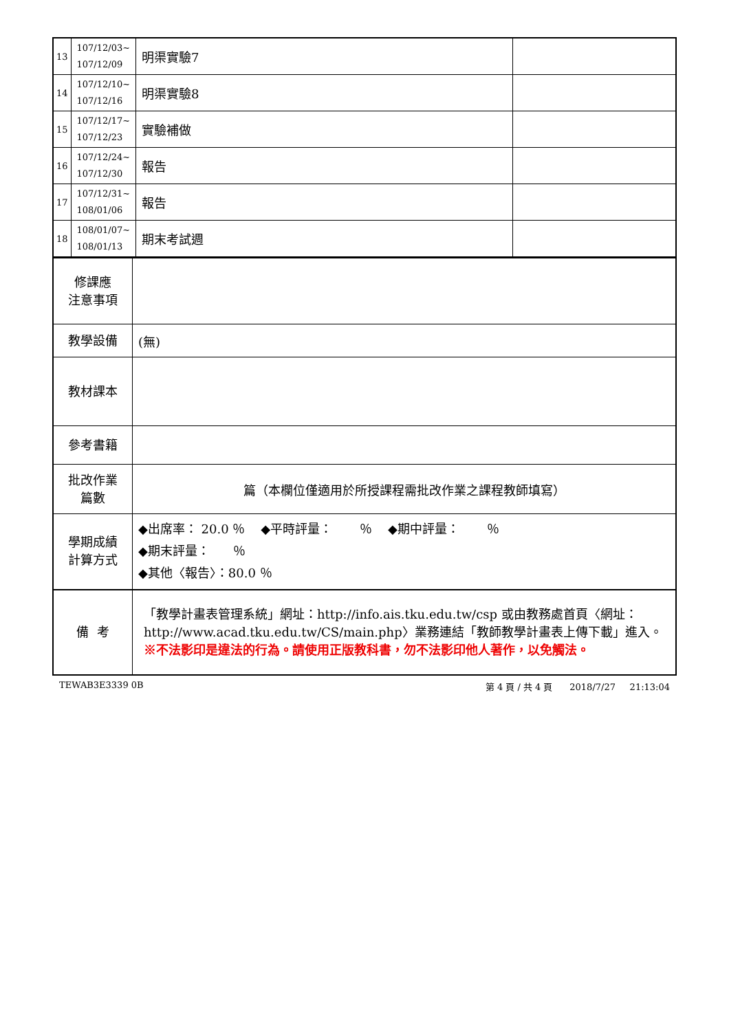| 13 | 107/12/03~ 107/12/09 | 明渠實驗7 | |
| 14 | 107/12/10~ 107/12/16 | 明渠實驗8 | |
| 15 | 107/12/17~ 107/12/23 | 實驗補做 | |
| 16 | 107/12/24~ 107/12/30 | 報告 | |
| 17 | 107/12/31~ 108/01/06 | 報告 | |
| 18 | 108/01/07~ 108/01/13 | 期末考試週 | |
| 修課應 注意事項 | |
| 教學設備 | (無) |
| 教材課本 | |
| 參考書籍 | |
| 批改作業 篇數 | 篇（本欄位僅適用於所授課程需批改作業之課程教師填寫） |
| 學期成績 計算方式 | ◆出席率： 20.0 ％ ◆平時評量： ％ ◆期中評量： ％ ◆期末評量： ％ ◆其他〈報告〉：80.0 ％ |
| 備 考 | 「教學計畫表管理系統」網址： http://info.ais.tku.edu.tw/csp 或由教務處首頁〈網址： http://www.acad.tku.edu.tw/CS/main.php 〉業務連結「教師教學計畫表上傳下載」進入。 ※不法影印是違法的行為。請使用正版教科書，勿不法影印他人著作，以免觸法。 |
TEWAB3E3339 0B 第 4 頁 / 共 4 頁 2018/7/27 21:13:04